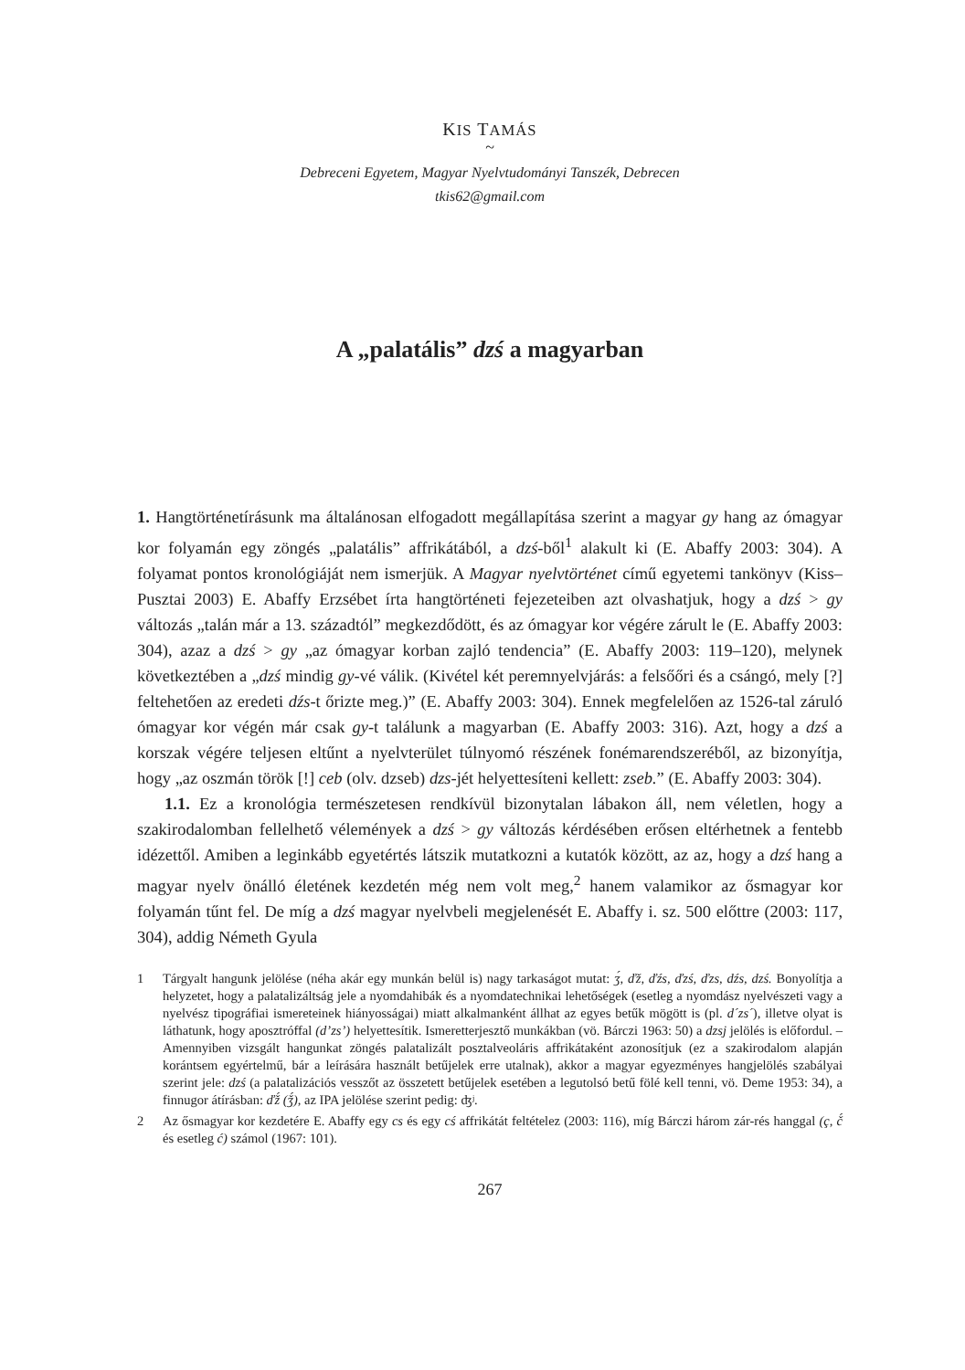KIS TAMÁS
~
Debreceni Egyetem, Magyar Nyelvtudományi Tanszék, Debrecen
tkis62@gmail.com
A „palatális” dzś a magyarban
1. Hangtörténetírásunk ma általánosan elfogadott megállapítása szerint a magyar gy hang az ómagyar kor folyamán egy zöngés „palatális” affrikátából, a dzś-ből<sup>1</sup> alakult ki (E. Abaffy 2003: 304). A folyamat pontos kronológiáját nem ismerjük. A Magyar nyelvtörténet című egyetemi tankönyv (Kiss–Pusztai 2003) E. Abaffy Erzsébet írta hangtörténeti fejezeteiben azt olvashatjuk, hogy a dzś > gy változás „talán már a 13. századtól” megkezdődött, és az ómagyar kor végére zárult le (E. Abaffy 2003: 304), azaz a dzś > gy „az ómagyar korban zajló tendencia” (E. Abaffy 2003: 119–120), melynek következtében a „dzś mindig gy-vé válik. (Kivétel két peremnyelvjárás: a felsőőri és a csángó, mely [?] feltehetően az eredeti dźs-t őrizte meg.)” (E. Abaffy 2003: 304). Ennek megfelelően az 1526-tal záruló ómagyar kor végén már csak gy-t találunk a magyarban (E. Abaffy 2003: 316). Azt, hogy a dzś a korszak végére teljesen eltűnt a nyelvterület túlnyomó részének fonémarendszeréből, az bizonyítja, hogy „az oszmán török [!] ceb (olv. dzseb) dzs-jét helyettesíteni kellett: zseb.” (E. Abaffy 2003: 304).
1.1. Ez a kronológia természetesen rendkívül bizonytalan lábakon áll, nem véletlen, hogy a szakirodalomban fellelhető vélemények a dzś > gy változás kérdésében erősen eltérhetnek a fentebb idézettől. Amiben a leginkább egyetértés látszik mutatkozni a kutatók között, az az, hogy a dzś hang a magyar nyelv önálló életének kezdetén még nem volt meg,<sup>2</sup> hanem valamikor az ősmagyar kor folyamán tűnt fel. De míg a dzś magyar nyelvbeli megjelenését E. Abaffy i. sz. 500 előttre (2003: 117, 304), addig Németh Gyula
1 Tárgyalt hangunk jelölése (néha akár egy munkán belül is) nagy tarkaságot mutat: ʒ́, ďž, ďźs, ďzś, ďzs, dźs, dzś. Bonyolítja a helyzetet, hogy a palatalizáltság jele a nyomdahibák és a nyomdatechnikai lehetőségek (esetleg a nyomdász nyelvészeti vagy a nyelvész tipográfiai ismereteinek hiányosságai) miatt alkalmanként állhat az egyes betűk mögött is (pl. d´zs´), illetve olyat is láthatunk, hogy aposztróffal (d’zs’) helyettesítik. Ismeretterjesztő munkákban (vö. Bárczi 1963: 50) a dzsj jelölés is előfordul. – Amennyiben vizsgált hangunkat zöngés palatalizált posztalveoláris affrikátaként azonosítjuk (ez a szakirodalom alapján korántsem egyértelmű, bár a leírására használt betűjelek erre utalnak), akkor a magyar egyezményes hangjelölés szabályai szerint jele: dzś (a palatalizációs vesszőt az összetett betűjelek esetében a legutolsó betű fölé kell tenni, vö. Deme 1953: 34), a finnugor átírásban: ďž́ (ǯ́), az IPA jelölése szerint pedig: ʤʲ.
2 Az ősmagyar kor kezdetére E. Abaffy egy cs és egy cś affrikátát feltételez (2003: 116), míg Bárczi három zár-rés hanggal (ç, č́ és esetleg ć) számol (1967: 101).
267